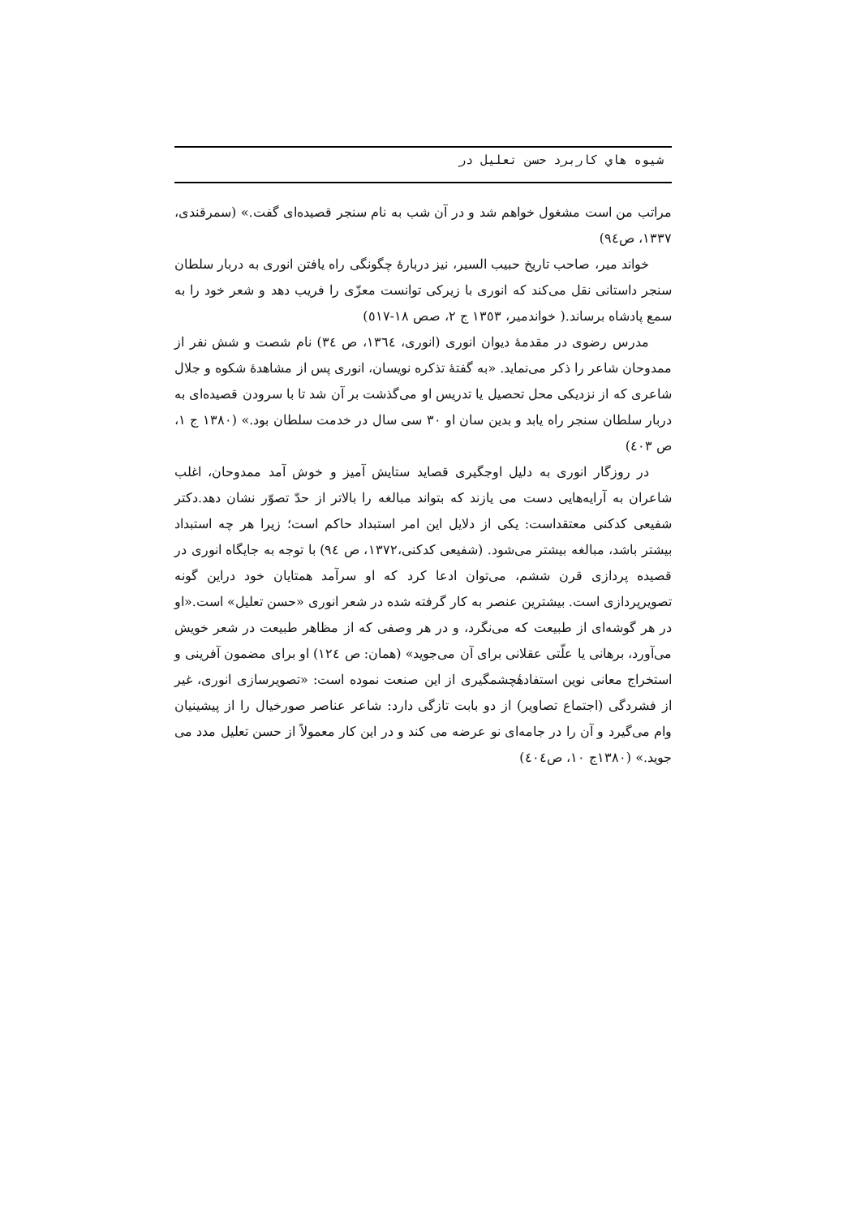شیوه هاي کاربرد حسن تعلیل در
مراتب من است مشغول خواهم شد و در آن شب به نام سنجر قصیده‌ای گفت.» (سمرقندی، ١٣٣٧، ص٩٤)
خواند میر، صاحب تاریخ حبیب السیر، نیز دربارهٔ چگونگی راه یافتن انوری به دربار سلطان سنجر داستانی نقل می‌کند که انوری با زیرکی توانست معزّی را فریب دهد و شعر خود را به سمع پادشاه برساند.( خواندمیر، ١٣٥٣ ج ٢، صص ١٨-٥١٧)
مدرس رضوی در مقدمهٔ دیوان انوری (انوری، ١٣٦٤، ص ٣٤) نام شصت و شش نفر از ممدوحان شاعر را ذکر می‌نماید. «به گفتهٔ تذکره نویسان، انوری پس از مشاهدهٔ شکوه و جلال شاعری که از نزدیکی محل تحصیل یا تدریس او می‌گذشت بر آن شد تا با سرودن قصیده‌ای به دربار سلطان سنجر راه یابد و بدین سان او ٣٠ سی سال در خدمت سلطان بود.» (١٣٨٠ ج ١، ص ٤٠٣)
در روزگار انوری به دلیل اوجگیری قصاید ستایش آمیز و خوش آمد ممدوحان، اغلب شاعران به آرایه‌هایی دست می یازند که بتواند مبالغه را بالاتر از حدّ تصوّر نشان دهد.دکتر شفیعی کدکنی معتقداست: یکی از دلایل این امر استبداد حاکم است؛ زیرا هر چه استبداد بیشتر باشد، مبالغه بیشتر می‌شود. (شفیعی کدکنی،١٣٧٢، ص ٩٤) با توجه به جایگاه انوری در قصیده پردازی قرن ششم، می‌توان ادعا کرد که او سرآمد همتایان خود دراین گونه تصویرپردازی است. بیشترین عنصر به کار گرفته شده در شعر انوری «حسن تعلیل» است.«او در هر گوشه‌ای از طبیعت که می‌نگرد، و در هر وصفی که از مظاهر طبیعت در شعر خویش می‌آورد، برهانی یا علّتی عقلانی برای آن می‌جوید» (همان: ص ١٢٤) او برای مضمون آفرینی و استخراج معانی نوین استفادهٔچشمگیری از این صنعت نموده است: «تصویرسازی انوری، غیر از فشردگی (اجتماع تصاویر) از دو بابت تازگی دارد: شاعر عناصر صورخیال را از پیشینیان وام می‌گیرد و آن را در جامه‌ای نو عرضه می کند و در این کار معمولاً از حسن تعلیل مدد می جوید.» (١٣٨٠ج ١٠، ص٤٠٤)